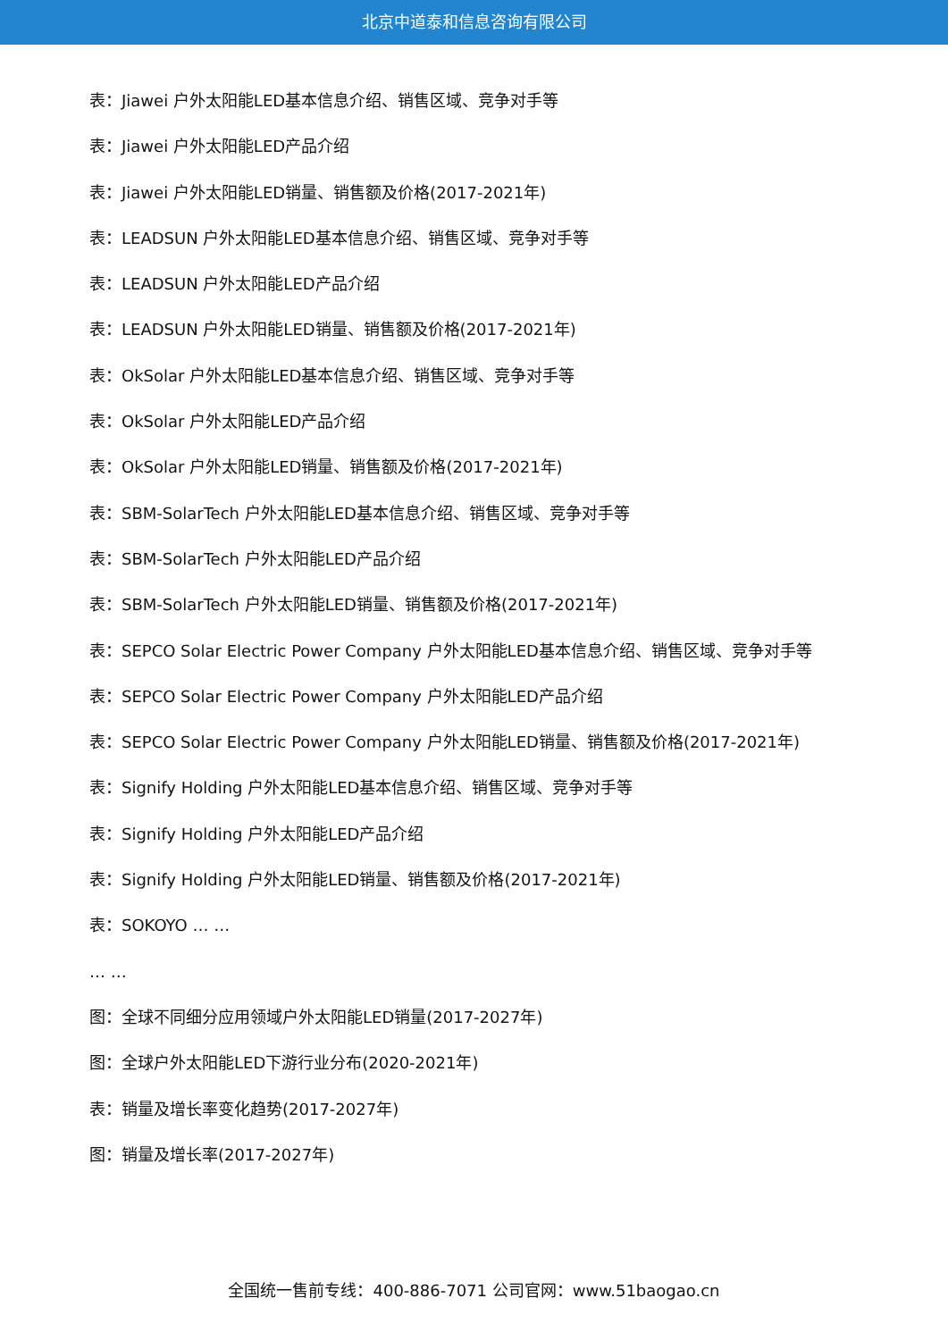北京中道泰和信息咨询有限公司
表：Jiawei 户外太阳能LED基本信息介绍、销售区域、竞争对手等
表：Jiawei 户外太阳能LED产品介绍
表：Jiawei 户外太阳能LED销量、销售额及价格(2017-2021年)
表：LEADSUN 户外太阳能LED基本信息介绍、销售区域、竞争对手等
表：LEADSUN 户外太阳能LED产品介绍
表：LEADSUN 户外太阳能LED销量、销售额及价格(2017-2021年)
表：OkSolar 户外太阳能LED基本信息介绍、销售区域、竞争对手等
表：OkSolar 户外太阳能LED产品介绍
表：OkSolar 户外太阳能LED销量、销售额及价格(2017-2021年)
表：SBM-SolarTech 户外太阳能LED基本信息介绍、销售区域、竞争对手等
表：SBM-SolarTech 户外太阳能LED产品介绍
表：SBM-SolarTech 户外太阳能LED销量、销售额及价格(2017-2021年)
表：SEPCO Solar Electric Power Company 户外太阳能LED基本信息介绍、销售区域、竞争对手等
表：SEPCO Solar Electric Power Company 户外太阳能LED产品介绍
表：SEPCO Solar Electric Power Company 户外太阳能LED销量、销售额及价格(2017-2021年)
表：Signify Holding 户外太阳能LED基本信息介绍、销售区域、竞争对手等
表：Signify Holding 户外太阳能LED产品介绍
表：Signify Holding 户外太阳能LED销量、销售额及价格(2017-2021年)
表：SOKOYO … …
… …
图：全球不同细分应用领域户外太阳能LED销量(2017-2027年)
图：全球户外太阳能LED下游行业分布(2020-2021年)
表：销量及增长率变化趋势(2017-2027年)
图：销量及增长率(2017-2027年)
全国统一售前专线：400-886-7071 公司官网：www.51baogao.cn